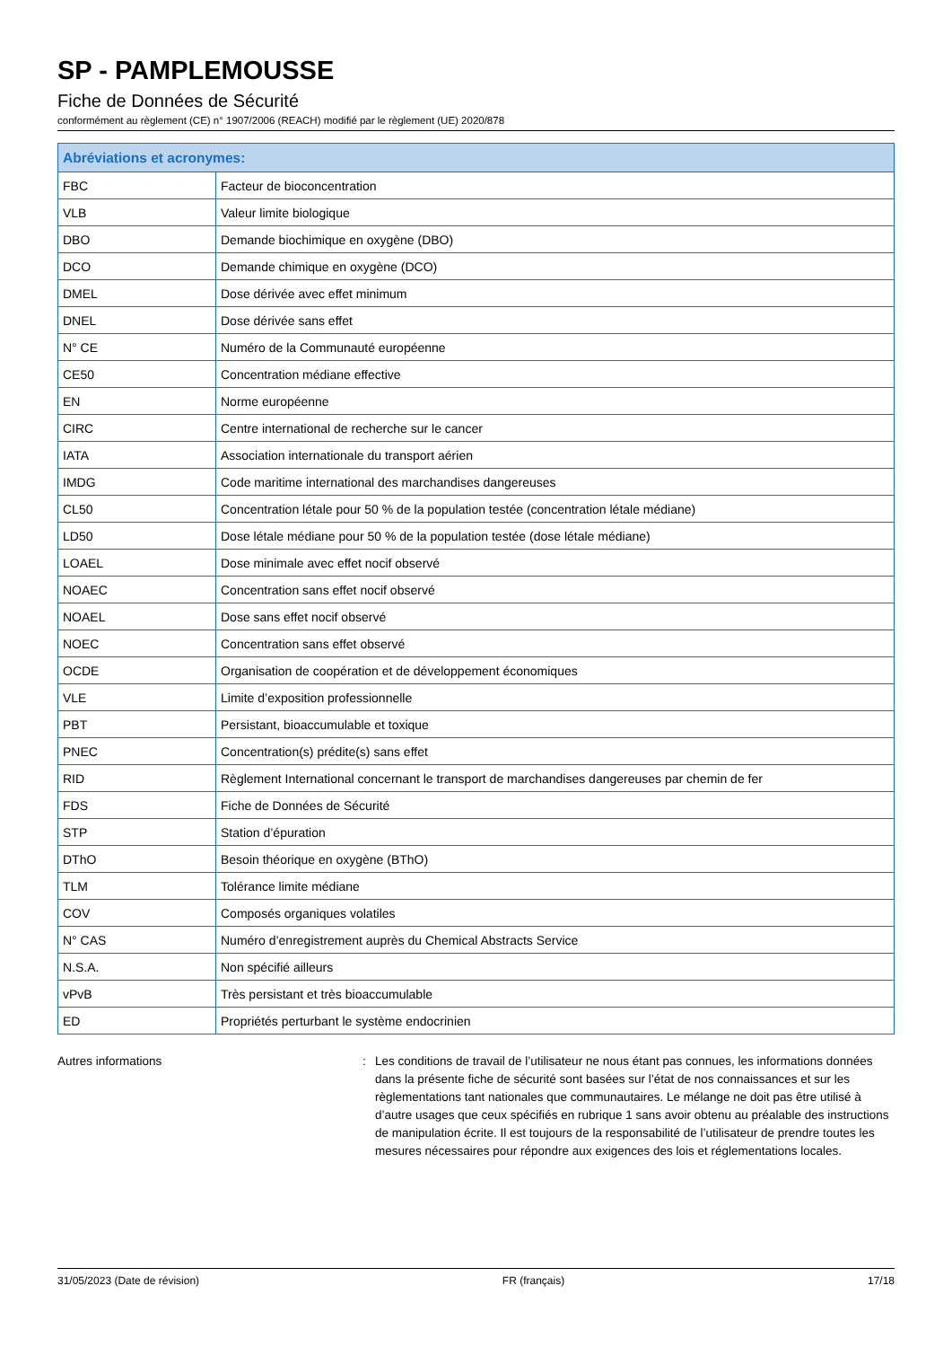SP - PAMPLEMOUSSE
Fiche de Données de Sécurité
conformément au règlement (CE) n° 1907/2006 (REACH) modifié par le règlement (UE) 2020/878
| Abréviations et acronymes: | |
| --- | --- |
| FBC | Facteur de bioconcentration |
| VLB | Valeur limite biologique |
| DBO | Demande biochimique en oxygène (DBO) |
| DCO | Demande chimique en oxygène (DCO) |
| DMEL | Dose dérivée avec effet minimum |
| DNEL | Dose dérivée sans effet |
| N° CE | Numéro de la Communauté européenne |
| CE50 | Concentration médiane effective |
| EN | Norme européenne |
| CIRC | Centre international de recherche sur le cancer |
| IATA | Association internationale du transport aérien |
| IMDG | Code maritime international des marchandises dangereuses |
| CL50 | Concentration létale pour 50 % de la population testée (concentration létale médiane) |
| LD50 | Dose létale médiane pour 50 % de la population testée (dose létale médiane) |
| LOAEL | Dose minimale avec effet nocif observé |
| NOAEC | Concentration sans effet nocif observé |
| NOAEL | Dose sans effet nocif observé |
| NOEC | Concentration sans effet observé |
| OCDE | Organisation de coopération et de développement économiques |
| VLE | Limite d’exposition professionnelle |
| PBT | Persistant, bioaccumulable et toxique |
| PNEC | Concentration(s) prédite(s) sans effet |
| RID | Règlement International concernant le transport de marchandises dangereuses par chemin de fer |
| FDS | Fiche de Données de Sécurité |
| STP | Station d’épuration |
| DThO | Besoin théorique en oxygène (BThO) |
| TLM | Tolérance limite médiane |
| COV | Composés organiques volatiles |
| N° CAS | Numéro d’enregistrement auprès du Chemical Abstracts Service |
| N.S.A. | Non spécifié ailleurs |
| vPvB | Très persistant et très bioaccumulable |
| ED | Propriétés perturbant le système endocrinien |
Autres informations : Les conditions de travail de l’utilisateur ne nous étant pas connues, les informations données dans la présente fiche de sécurité sont basées sur l’état de nos connaissances et sur les règlementations tant nationales que communautaires. Le mélange ne doit pas être utilisé à d’autre usages que ceux spécifiés en rubrique 1 sans avoir obtenu au préalable des instructions de manipulation écrite. Il est toujours de la responsabilité de l’utilisateur de prendre toutes les mesures nécessaires pour répondre aux exigences des lois et réglementations locales.
31/05/2023 (Date de révision) FR (français) 17/18